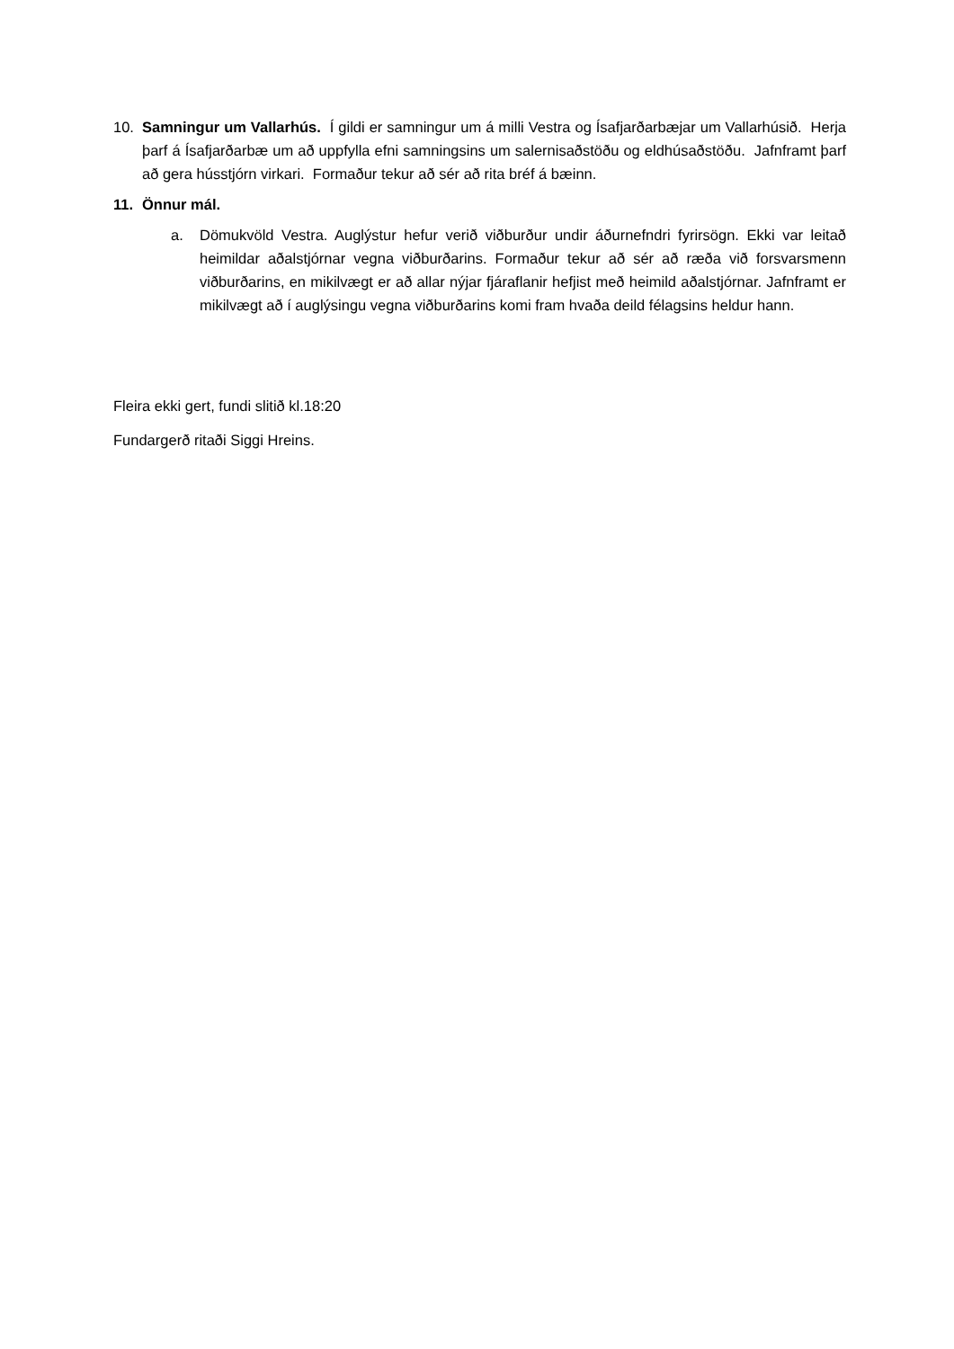10. Samningur um Vallarhús. Í gildi er samningur um á milli Vestra og Ísafjarðarbæjar um Vallarhúsið. Herja þarf á Ísafjarðarbæ um að uppfylla efni samningsins um salernisaðstöðu og eldhúsaðstöðu. Jafnframt þarf að gera hússtjórn virkari. Formaður tekur að sér að rita bréf á bæinn.
11. Önnur mál.
a. Dömukvöld Vestra. Auglýstur hefur verið viðburður undir áðurnefndri fyrirsögn. Ekki var leitað heimildar aðalstjórnar vegna viðburðarins. Formaður tekur að sér að ræða við forsvarsmenn viðburðarins, en mikilvægt er að allar nýjar fjáraflanir hefjist með heimild aðalstjórnar. Jafnframt er mikilvægt að í auglýsingu vegna viðburðarins komi fram hvaða deild félagsins heldur hann.
Fleira ekki gert, fundi slitið kl.18:20
Fundargerð ritaði Siggi Hreins.